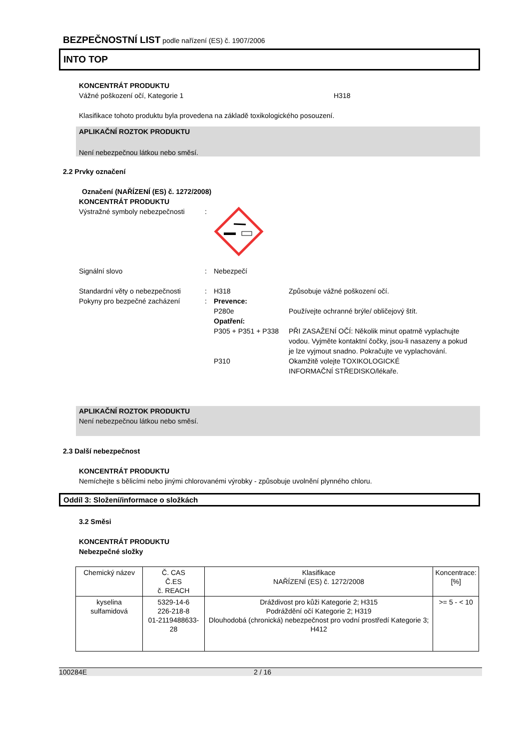BEZPEČNOSTNÍ LIST podle nařízení (ES) č. 1907/2006
INTO TOP
KONCENTRÁT PRODUKTU
Vážné poškození očí, Kategorie 1 H318
Klasifikace tohoto produktu byla provedena na základě toxikologického posouzení.
APLIKAČNÍ ROZTOK PRODUKTU
Není nebezpečnou látkou nebo směsí.
2.2 Prvky označení
Označení (NAŘÍZENÍ (ES) č. 1272/2008)
KONCENTRÁT PRODUKTU
Výstražné symboly nebezpečnosti:
Signální slovo: Nebezpečí
Standardní věty o nebezpečnosti: H318 Způsobuje vážné poškození očí.
Pokyny pro bezpečné zacházení:
Prevence:
P280e Používejte ochranné brýle/ obličejový štít.
Opatření:
P305 + P351 + P338 PŘI ZASAŽENÍ OČÍ: Několik minut opatrně vyplachujte vodou. Vyjměte kontaktní čočky, jsou-li nasazeny a pokud je lze vyjmout snadno. Pokračujte ve vyplachování.
P310 Okamžitě volejte TOXIKOLOGICKÉ INFORMAČNÍ STŘEDISKO/lékaře.
APLIKAČNÍ ROZTOK PRODUKTU
Není nebezpečnou látkou nebo směsí.
2.3 Další nebezpečnost
KONCENTRÁT PRODUKTU
Nemíchejte s bělicími nebo jinými chlorovanémi výrobky - způsobuje uvolnění plynného chloru.
Oddíl 3: Složení/informace o složkách
3.2 Směsi
KONCENTRÁT PRODUKTU
Nebezpečné složky
| Chemický název | Č. CAS Č.ES č. REACH | Klasifikace NAŘÍZENÍ (ES) č. 1272/2008 | Koncentrace: [%] |
| --- | --- | --- | --- |
| kyselina sulfamidová | 5329-14-6 226-218-8 01-2119488633-28 | Dráždivost pro kůži Kategorie 2; H315 Podráždění očí Kategorie 2; H319 Dlouhodobá (chronická) nebezpečnost pro vodní prostředí Kategorie 3; H412 | >= 5 - < 10 |
100284E 2 / 16